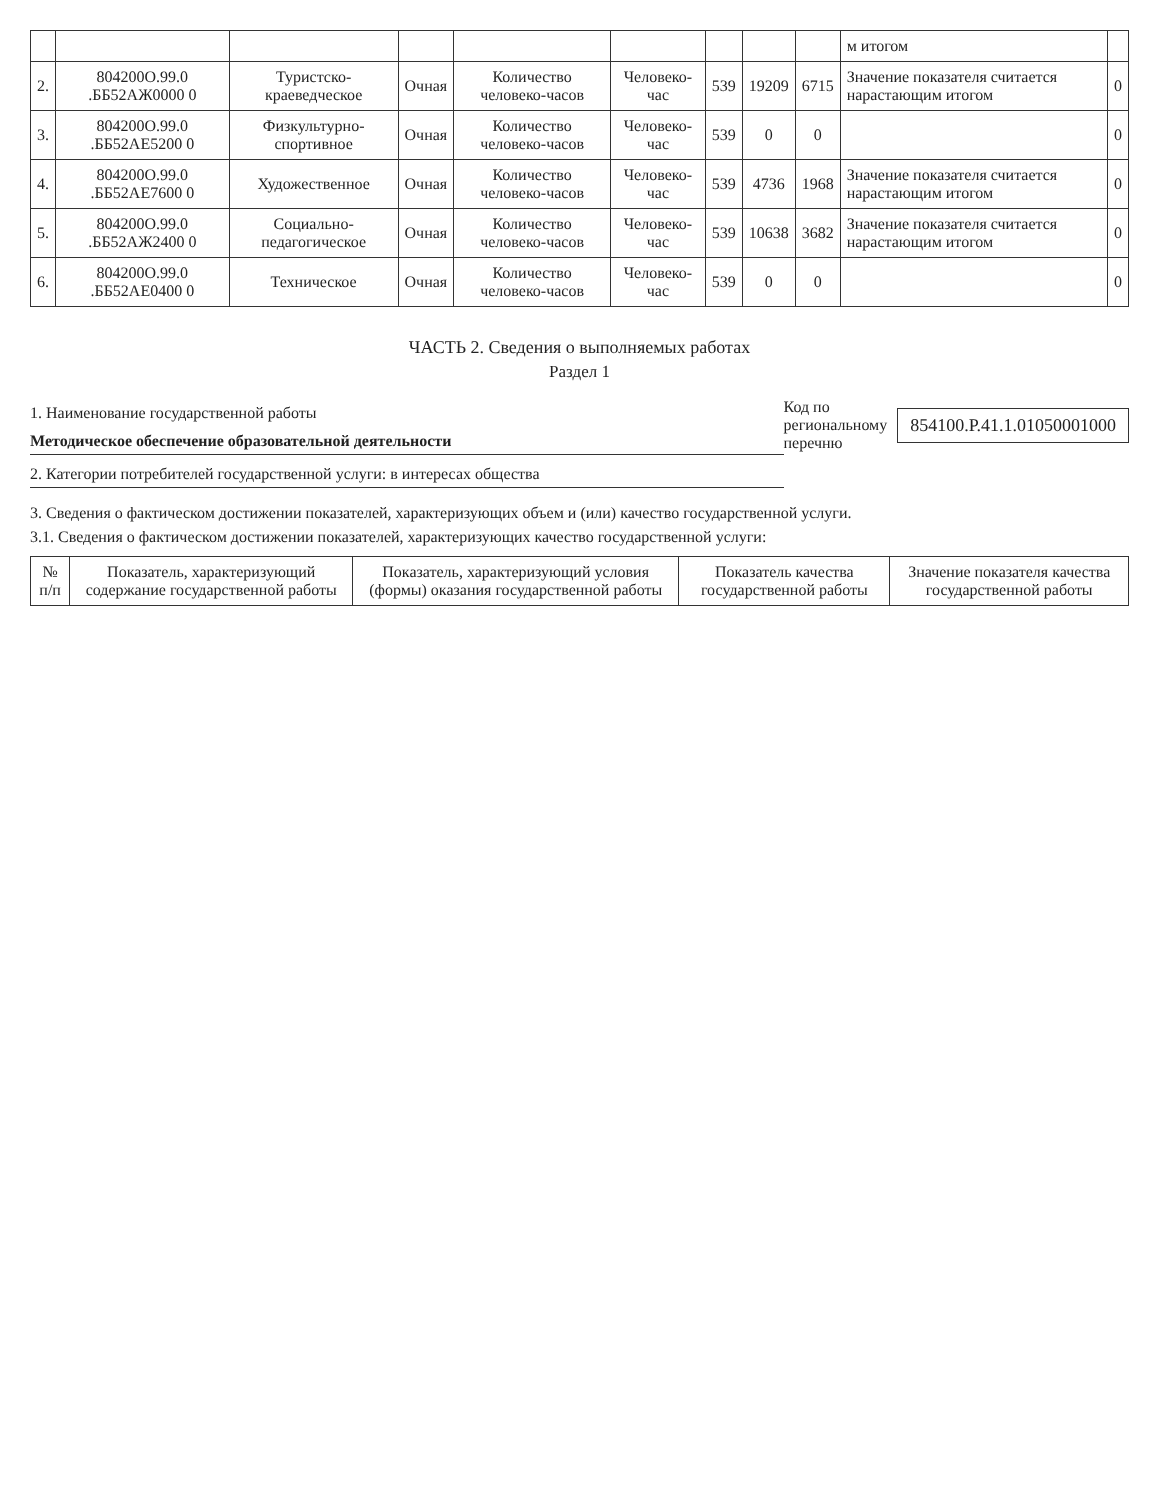| | | | | | | | | | м итогом | |
| 2. | 804200О.99.0 .ББ52АЖ0000 0 | Туристско-краеведческое | Очная | Количество человеко-часов | Человеко-час | 539 | 19209 | 6715 | Значение показателя считается нарастающим итогом | 0 |
| 3. | 804200О.99.0 .ББ52АЕ5200 0 | Физкультурно-спортивное | Очная | Количество человеко-часов | Человеко-час | 539 | 0 | 0 | | 0 |
| 4. | 804200О.99.0 .ББ52АЕ7600 0 | Художественное | Очная | Количество человеко-часов | Человеко-час | 539 | 4736 | 1968 | Значение показателя считается нарастающим итогом | 0 |
| 5. | 804200О.99.0 .ББ52АЖ2400 0 | Социально-педагогическое | Очная | Количество человеко-часов | Человеко-час | 539 | 10638 | 3682 | Значение показателя считается нарастающим итогом | 0 |
| 6. | 804200О.99.0 .ББ52АЕ0400 0 | Техническое | Очная | Количество человеко-часов | Человеко-час | 539 | 0 | 0 | | 0 |
ЧАСТЬ 2. Сведения о выполняемых работах
Раздел 1
1. Наименование государственной работы
Методическое обеспечение образовательной деятельности
2. Категории потребителей государственной услуги: в интересах общества
Код по
региональному
перечню
854100.Р.41.1.01050001000
3. Сведения о фактическом достижении показателей, характеризующих объем и (или) качество государственной услуги.
3.1. Сведения о фактическом достижении показателей, характеризующих качество государственной услуги:
| № п/п | Показатель, характеризующий содержание государственной работы | Показатель, характеризующий условия (формы) оказания государственной работы | Показатель качества государственной работы | Значение показателя качества государственной работы |
| --- | --- | --- | --- | --- |